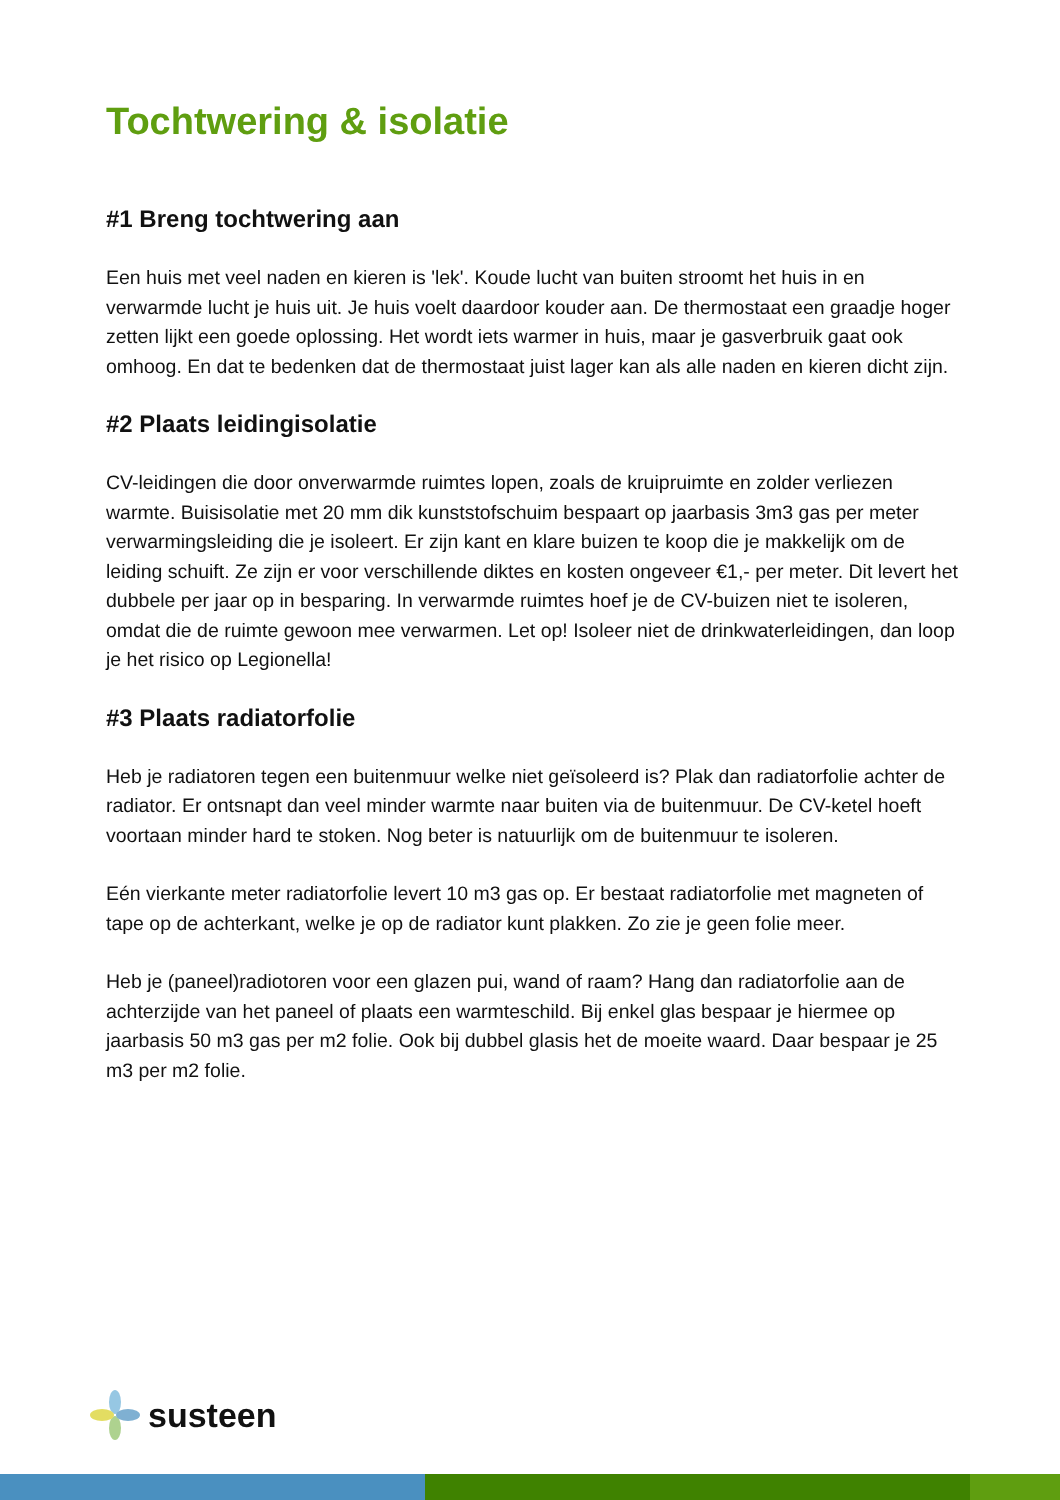Tochtwering & isolatie
#1 Breng tochtwering aan
Een huis met veel naden en kieren is 'lek'. Koude lucht van buiten stroomt het huis in en verwarmde lucht je huis uit. Je huis voelt daardoor kouder aan. De thermostaat een graadje hoger zetten lijkt een goede oplossing. Het wordt iets warmer in huis, maar je gasverbruik gaat ook omhoog. En dat te bedenken dat de thermostaat juist lager kan als alle naden en kieren dicht zijn.
#2 Plaats leidingisolatie
CV-leidingen die door onverwarmde ruimtes lopen, zoals de kruipruimte en zolder verliezen warmte. Buisisolatie met 20 mm dik kunststofschuim bespaart op jaarbasis 3m3 gas per meter verwarmingsleiding die je isoleert. Er zijn kant en klare buizen te koop die je makkelijk om de leiding schuift. Ze zijn er voor verschillende diktes en kosten ongeveer €1,- per meter. Dit levert het dubbele per jaar op in besparing. In verwarmde ruimtes hoef je de CV-buizen niet te isoleren, omdat die de ruimte gewoon mee verwarmen. Let op! Isoleer niet de drinkwaterleidingen, dan loop je het risico op Legionella!
#3 Plaats radiatorfolie
Heb je radiatoren tegen een buitenmuur welke niet geïsoleerd is? Plak dan radiatorfolie achter de radiator. Er ontsnapt dan veel minder warmte naar buiten via de buitenmuur. De CV-ketel hoeft voortaan minder hard te stoken. Nog beter is natuurlijk om de buitenmuur te isoleren.
Eén vierkante meter radiatorfolie levert 10 m3 gas op. Er bestaat radiatorfolie met magneten of tape op de achterkant, welke je op de radiator kunt plakken. Zo zie je geen folie meer.
Heb je (paneel)radiotoren voor een glazen pui, wand of raam? Hang dan radiatorfolie aan de achterzijde van het paneel of plaats een warmteschild. Bij enkel glas bespaar je hiermee op jaarbasis 50 m3 gas per m2 folie. Ook bij dubbel glasis het de moeite waard. Daar bespaar je 25 m3 per m2 folie.
susteen